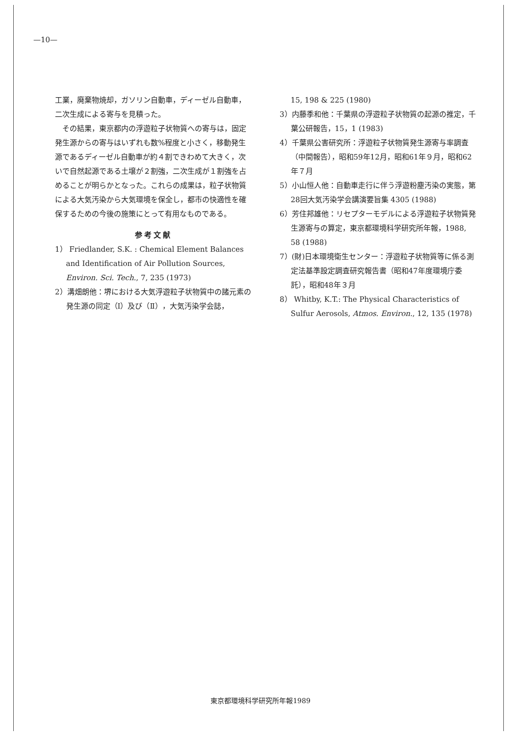—10—
工業，廃棄物焼却，ガソリン自動車，ディーゼル自動車，二次生成による寄与を見積った。
その結果，東京都内の浮遊粒子状物質への寄与は，固定発生源からの寄与はいずれも数%程度と小さく，移動発生源であるディーゼル自動車が約４割できわめて大きく，次いで自然起源である土壌が２割強，二次生成が１割強を占めることが明らかとなった。これらの成果は，粒子状物質による大気汚染から大気環境を保全し，都市の快適性を確保するための今後の施策にとって有用なものである。
参考文献
1） Friedlander, S.K. : Chemical Element Balances and Identification of Air Pollution Sources, Environ. Sci. Tech., 7, 235 (1973)
2）溝畑朗他：堺における大気浮遊粒子状物質中の諸元素の発生源の同定（Ⅰ）及び（Ⅱ），大気汚染学会誌，
15, 198 & 225 (1980)
3）内藤季和他：千葉県の浮遊粒子状物質の起源の推定，千葉公研報告，15，1 (1983)
4）千葉県公害研究所：浮遊粒子状物質発生源寄与率調査（中間報告），昭和59年12月，昭和61年９月，昭和62年７月
5）小山恒人他：自動車走行に伴う浮遊粉塵汚染の実態，第28回大気汚染学会講演要旨集 4305 (1988)
6）芳住邦雄他：リセプターモデルによる浮遊粒子状物質発生源寄与の算定，東京都環境科学研究所年報，1988, 58 (1988)
7）(財)日本環境衛生センター：浮遊粒子状物質等に係る測定法基準設定調査研究報告書（昭和47年度環境庁委託），昭和48年３月
8） Whitby, K.T.: The Physical Characteristics of Sulfur Aerosols, Atmos. Environ., 12, 135 (1978)
東京都環境科学研究所年報1989